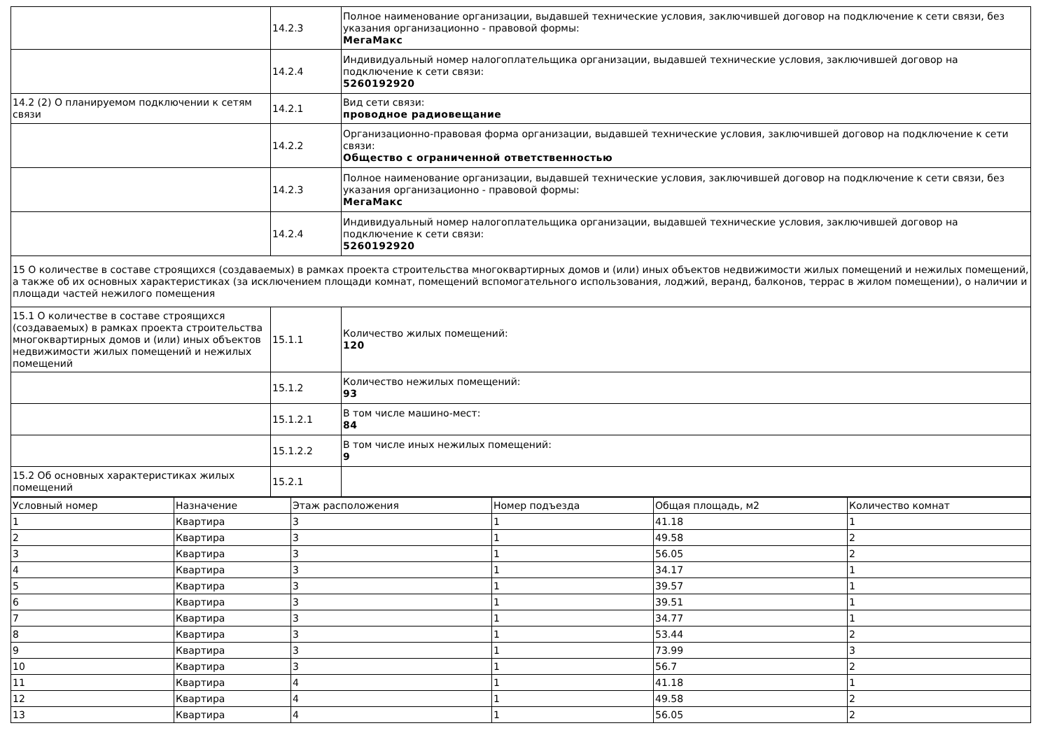| | 14.2.3 | Полное наименование организации, выдавшей технические условия, заключившей договор на подключение к сети связи, без указания организационно - правовой формы: МегаМакс |
| | 14.2.4 | Индивидуальный номер налогоплательщика организации, выдавшей технические условия, заключившей договор на подключение к сети связи: 5260192920 |
| 14.2 (2) О планируемом подключении к сетям связи | 14.2.1 | Вид сети связи: проводное радиовещание |
| | 14.2.2 | Организационно-правовая форма организации, выдавшей технические условия, заключившей договор на подключение к сети связи: Общество с ограниченной ответственностью |
| | 14.2.3 | Полное наименование организации, выдавшей технические условия, заключившей договор на подключение к сети связи, без указания организационно - правовой формы: МегаМакс |
| | 14.2.4 | Индивидуальный номер налогоплательщика организации, выдавшей технические условия, заключившей договор на подключение к сети связи: 5260192920 |
| 15 О количестве в составе строящихся (создаваемых) в рамках проекта строительства многоквартирных домов и (или) иных объектов недвижимости жилых помещений и нежилых помещений, а также об их основных характеристиках (за исключением площади комнат, помещений вспомогательного использования, лоджий, веранд, балконов, террас в жилом помещении), о наличии и площади частей нежилого помещения | | |
| 15.1 О количестве в составе строящихся (создаваемых) в рамках проекта строительства многоквартирных домов и (или) иных объектов недвижимости жилых помещений и нежилых помещений | 15.1.1 | Количество жилых помещений: 120 |
| | 15.1.2 | Количество нежилых помещений: 93 |
| | 15.1.2.1 | В том числе машино-мест: 84 |
| | 15.1.2.2 | В том числе иных нежилых помещений: 9 |
| 15.2 Об основных характеристиках жилых помещений | 15.2.1 | |
| Условный номер | Назначение | Этаж расположения | Номер подъезда | Общая площадь, м2 | Количество комнат |
| --- | --- | --- | --- | --- | --- |
| 1 | Квартира | 3 | 1 | 41.18 | 1 |
| 2 | Квартира | 3 | 1 | 49.58 | 2 |
| 3 | Квартира | 3 | 1 | 56.05 | 2 |
| 4 | Квартира | 3 | 1 | 34.17 | 1 |
| 5 | Квартира | 3 | 1 | 39.57 | 1 |
| 6 | Квартира | 3 | 1 | 39.51 | 1 |
| 7 | Квартира | 3 | 1 | 34.77 | 1 |
| 8 | Квартира | 3 | 1 | 53.44 | 2 |
| 9 | Квартира | 3 | 1 | 73.99 | 3 |
| 10 | Квартира | 3 | 1 | 56.7 | 2 |
| 11 | Квартира | 4 | 1 | 41.18 | 1 |
| 12 | Квартира | 4 | 1 | 49.58 | 2 |
| 13 | Квартира | 4 | 1 | 56.05 | 2 |